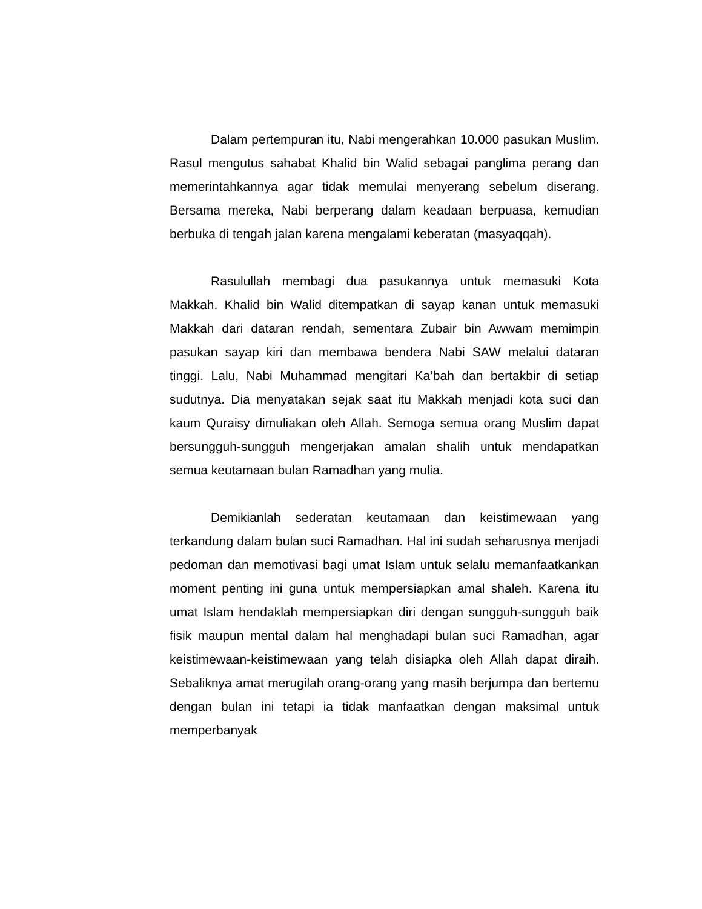Dalam pertempuran itu, Nabi mengerahkan 10.000 pasukan Muslim. Rasul mengutus sahabat Khalid bin Walid sebagai panglima perang dan memerintahkannya agar tidak memulai menyerang sebelum diserang. Bersama mereka, Nabi berperang dalam keadaan berpuasa, kemudian berbuka di tengah jalan karena mengalami keberatan (masyaqqah).
Rasulullah membagi dua pasukannya untuk memasuki Kota Makkah. Khalid bin Walid ditempatkan di sayap kanan untuk memasuki Makkah dari dataran rendah, sementara Zubair bin Awwam memimpin pasukan sayap kiri dan membawa bendera Nabi SAW melalui dataran tinggi. Lalu, Nabi Muhammad mengitari Ka’bah dan bertakbir di setiap sudutnya. Dia menyatakan sejak saat itu Makkah menjadi kota suci dan kaum Quraisy dimuliakan oleh Allah. Semoga semua orang Muslim dapat bersungguh-sungguh mengerjakan amalan shalih untuk mendapatkan semua keutamaan bulan Ramadhan yang mulia.
Demikianlah sederatan keutamaan dan keistimewaan yang terkandung dalam bulan suci Ramadhan. Hal ini sudah seharusnya menjadi pedoman dan memotivasi bagi umat Islam untuk selalu memanfaatkankan moment penting ini guna untuk mempersiapkan amal shaleh. Karena itu umat Islam hendaklah mempersiapkan diri dengan sungguh-sungguh baik fisik maupun mental dalam hal menghadapi bulan suci Ramadhan, agar keistimewaan-keistimewaan yang telah disiapka oleh Allah dapat diraih. Sebaliknya amat merugilah orang-orang yang masih berjumpa dan bertemu dengan bulan ini tetapi ia tidak manfaatkan dengan maksimal untuk memperbanyak